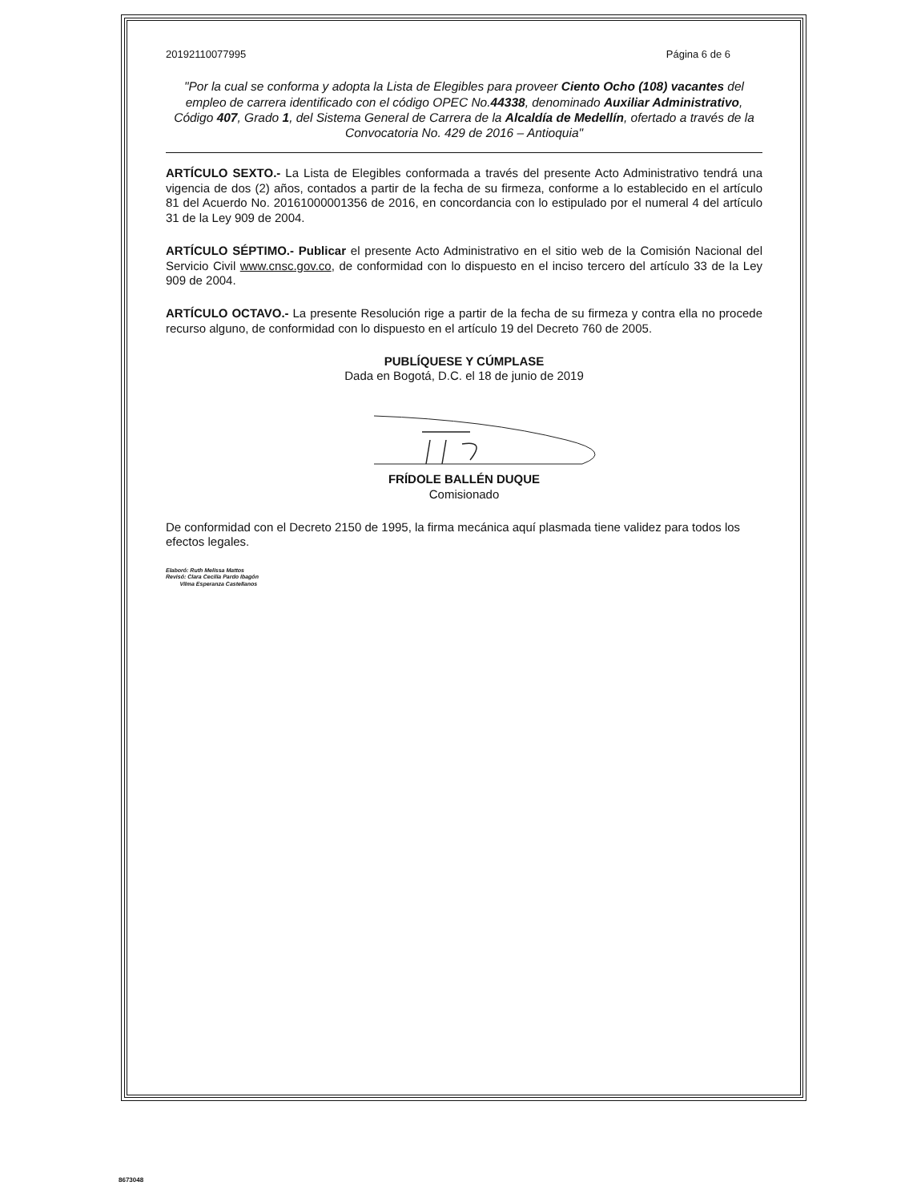20192110077995 Página 6 de 6
"Por la cual se conforma y adopta la Lista de Elegibles para proveer Ciento Ocho (108) vacantes del empleo de carrera identificado con el código OPEC No.44338, denominado Auxiliar Administrativo, Código 407, Grado 1, del Sistema General de Carrera de la Alcaldía de Medellín, ofertado a través de la Convocatoria No. 429 de 2016 – Antioquia"
ARTÍCULO SEXTO.- La Lista de Elegibles conformada a través del presente Acto Administrativo tendrá una vigencia de dos (2) años, contados a partir de la fecha de su firmeza, conforme a lo establecido en el artículo 81 del Acuerdo No. 20161000001356 de 2016, en concordancia con lo estipulado por el numeral 4 del artículo 31 de la Ley 909 de 2004.
ARTÍCULO SÉPTIMO.- Publicar el presente Acto Administrativo en el sitio web de la Comisión Nacional del Servicio Civil www.cnsc.gov.co, de conformidad con lo dispuesto en el inciso tercero del artículo 33 de la Ley 909 de 2004.
ARTÍCULO OCTAVO.- La presente Resolución rige a partir de la fecha de su firmeza y contra ella no procede recurso alguno, de conformidad con lo dispuesto en el artículo 19 del Decreto 760 de 2005.
PUBLÍQUESE Y CÚMPLASE
Dada en Bogotá, D.C. el 18 de junio de 2019
FRÍDOLE BALLÉN DUQUE
Comisionado
De conformidad con el Decreto 2150 de 1995, la firma mecánica aquí plasmada tiene validez para todos los efectos legales.
Elaboró: Ruth Melissa Mattos
Revisó: Clara Cecilia Pardo Ibagón
Vilma Esperanza Castellanos
8673048